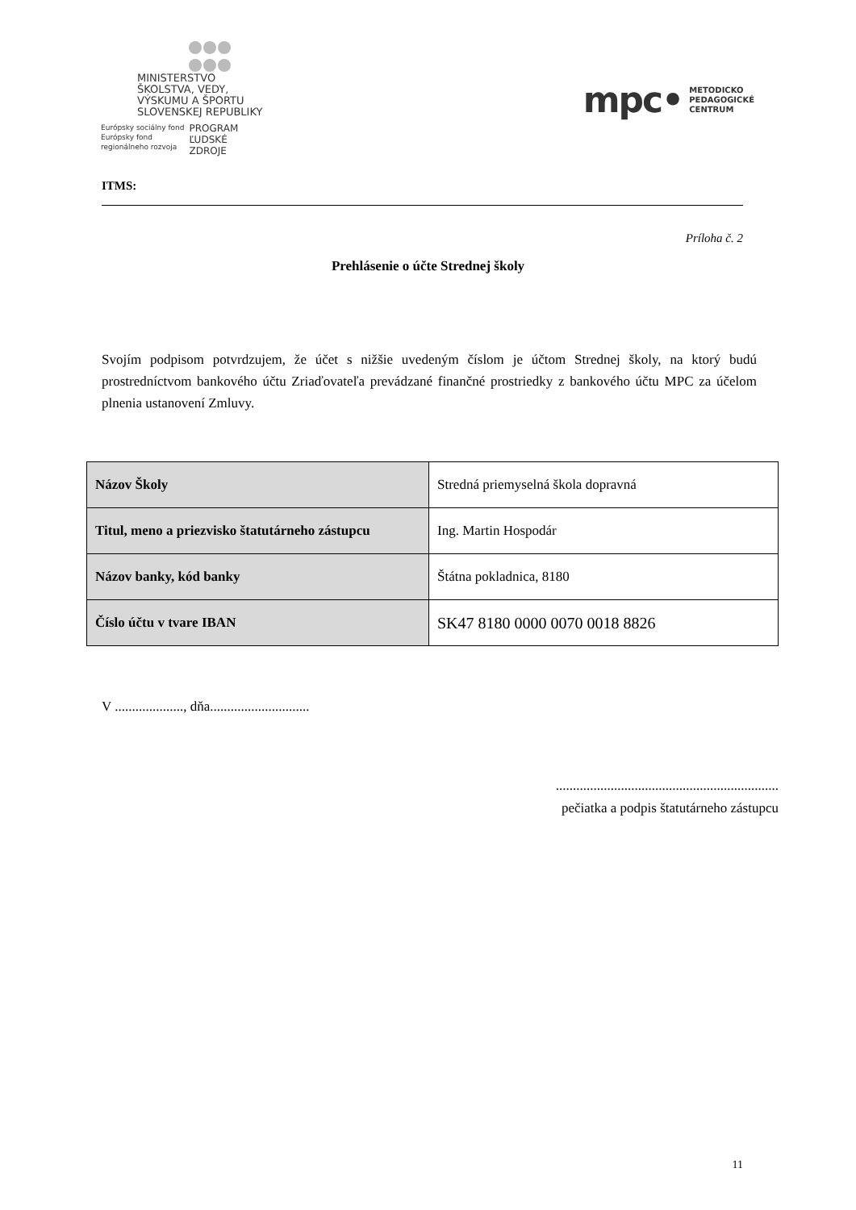MINISTERSTVO
ŠKOLSTVA, VEDY,
VÝSKUMU A ŠPORTU
SLOVENSKEJ REPUBLIKY
Európsky sociálny fond
Európsky fond
regionálneho rozvoja
PROGRAM
ĽUDSKÉ
ZDROJE
mpc• METODICKO
PEDAGOGICKÉ
CENTRUM
ITMS:
Príloha č. 2
Prehlásenie o účte Strednej školy
Svojím podpisom potvrdzujem, že účet s nižšie uvedeným číslom je účtom Strednej školy, na ktorý budú prostredníctvom bankového účtu Zriaďovateľa prevádzané finančné prostriedky z bankového účtu MPC za účelom plnenia ustanovení Zmluvy.
| Názov Školy | Stredná priemyselná škola dopravná |
| Titul, meno a priezvisko štatutárneho zástupcu | Ing. Martin Hospodár |
| Názov banky, kód banky | Štátna pokladnica, 8180 |
| Číslo účtu v tvare IBAN | SK47 8180 0000 0070 0018 8826 |
V ...................., dňa.............................
.................................................................
pečiatka a podpis štatutárneho zástupcu
11